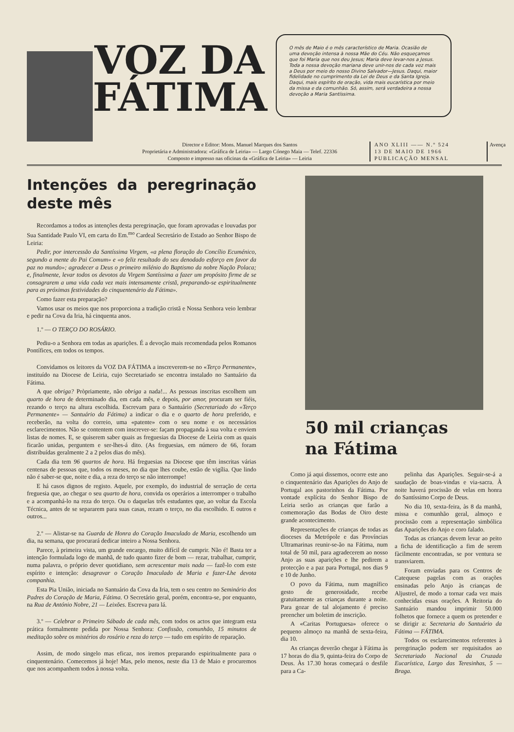VOZ DA
FÁTIMA
O mês de Maio é o mês característico de Maria. Ocasião de uma devoção intensa à nossa Mãe do Céu. Não esqueçamos que foi Maria que nos deu Jesus; Maria deve levar-nos a Jesus. Toda a nossa devoção mariana deve unir-nos de cada vez mais a Deus por meio do nosso Divino Salvador—Jesus. Daqui, maior fidelidade no cumprimento da Lei de Deus e da Santa Igreja. Daqui, mais espírito de oração, vida mais eucarística por meio da missa e da comunhão. Só, assim, será verdadeira a nossa devoção a Maria Santíssima.
Director e Editor: Mons. Manuel Marques dos Santos
Proprietária e Administradora: «Gráfica de Leiria» — Largo Cónego Maia — Telef. 22336
Composto e impresso nas oficinas da «Gráfica de Leiria» — Leiria
ANO XLIII —— N.º 524
13 DE MAIO DE 1966
PUBLICAÇÃO MENSAL
Avença
Intenções da peregrinação deste mês
Recordamos a todos as intenções desta peregrinação, que foram aprovadas e louvadas por Sua Santidade Paulo VI, em carta do Em.<sup>mo</sup> Cardeal Secretário de Estado ao Senhor Bispo de Leiria:
Pedir, por intercessão da Santíssima Virgem, «a plena floração do Concílio Ecuménico, segundo a mente do Pai Comum» e «o feliz resultado do seu denodado esforço em favor da paz no mundo»; agradecer a Deus o primeiro milénio do Baptismo da nobre Nação Polaca; e, finalmente, levar todos os devotos da Virgem Santíssima a fazer um propósito firme de se consagrarem a uma vida cada vez mais intensamente cristã, preparando-se espiritualmente para as próximas festividades do cinquentenário da Fátima».
Como fazer esta preparação?
Vamos usar os meios que nos proporciona a tradição cristã e Nossa Senhora veio lembrar e pedir na Cova da Iria, há cinquenta anos.
1.º — O TERÇO DO ROSÁRIO.
Pediu-o a Senhora em todas as aparições. É a devoção mais recomendada pelos Romanos Pontífices, em todos os tempos.
Convidamos os leitores da VOZ DA FÁTIMA a inscreverem-se no «Terço Permanente», instituído na Diocese de Leiria, cujo Secretariado se encontra instalado no Santuário da Fátima.
A que obriga? Pròpriamente, não obriga a nada!... As pessoas inscritas escolhem um quarto de hora de determinado dia, em cada mês, e depois, por amor, procuram ser fiéis, rezando o terço na altura escolhida. Escrevam para o Santuário (Secretariado do «Terço Permanente» — Santuário da Fátima) a indicar o dia e o quarto de hora preferido, e receberão, na volta do correio, uma «patente» com o seu nome e os necessários esclarecimentos. Não se contentem com inscrever-se: façam propaganda à sua volta e enviem listas de nomes. E, se quiserem saber quais as freguesias da Diocese de Leiria com as quais ficarão unidas, perguntem e ser-lhes-á dito. (As freguesias, em número de 66, foram distribuídas geralmente 2 a 2 pelos dias do mês).
Cada dia tem 96 quartos de hora. Há freguesias na Diocese que têm inscritas várias centenas de pessoas que, todos os meses, no dia que lhes coube, estão de vigília. Que lindo não é saber-se que, noite e dia, a reza do terço se não interrompe!
E há casos dignos de registo. Aquele, por exemplo, do industrial de serração de certa freguesia que, ao chegar o seu quarto de hora, convida os operários a interromper o trabalho e a acompanhá-lo na reza do terço. Ou o daquelas três estudantes que, ao voltar da Escola Técnica, antes de se separarem para suas casas, rezam o terço, no dia escolhido. E outros e outros...
2.º — Alistar-se na Guarda de Honra do Coração Imaculado de Maria, escolhendo um dia, na semana, que procurará dedicar inteiro a Nossa Senhora.
Parece, à primeira vista, um grande encargo, muito difícil de cumprir. Não é! Basta ter a intenção formulada logo de manhã, de tudo quanto fizer de bom — rezar, trabalhar, cumprir, numa palavra, o próprio dever quotidiano, sem acrescentar mais nada — fazê-lo com este espírito e intenção: desagravar o Coração Imaculado de Maria e fazer-Lhe devota companhia.
Esta Pia União, iniciada no Santuário da Cova da Iria, tem o seu centro no Seminário dos Padres do Coração de Maria, Fátima. O Secretário geral, porém, encontra-se, por enquanto, na Rua de António Nobre, 21 — Leixões. Escreva para lá.
3.º — Celebrar o Primeiro Sábado de cada mês, com todos os actos que integram esta prática formalmente pedida por Nossa Senhora: Confissão, comunhão, 15 minutos de meditação sobre os mistérios do rosário e reza do terço — tudo em espírito de reparação.
Assim, de modo singelo mas eficaz, nos iremos preparando espiritualmente para o cinquentenário. Comecemos já hoje! Mas, pelo menos, neste dia 13 de Maio e procuremos que nos acompanhem todos à nossa volta.
50 mil crianças
na Fátima
Como já aqui dissemos, ocorre este ano o cinquentenário das Aparições do Anjo de Portugal aos pastorinhos da Fátima. Por vontade explícita do Senhor Bispo de Leiria serão as crianças que farão a comemoração das Bodas de Oiro deste grande acontecimento.
Representações de crianças de todas as dioceses da Metrópole e das Províncias Ultramarinas reunir-se-ão na Fátima, num total de 50 mil, para agradecerem ao nosso Anjo as suas aparições e lhe pedirem a protecção e a paz para Portugal, nos dias 9 e 10 de Junho.
O povo da Fátima, num magnífico gesto de generosidade, recebe gratuitamente as crianças durante a noite. Para gozar de tal alojamento é preciso preencher um boletim de inscrição.
A «Caritas Portuguesa» oferece o pequeno almoço na manhã de sexta-feira, dia 10.
As crianças deverão chegar à Fátima às 17 horas do dia 9, quinta-feira do Corpo de Deus. Às 17.30 horas começará o desfile para a Ca-
pelinha das Aparições. Seguir-se-á a saudação de boas-vindas e via-sacra. À noite haverá procissão de velas em honra do Santíssimo Corpo de Deus.
No dia 10, sexta-feira, às 8 da manhã, missa e comunhão geral, almoço e procissão com a representação simbólica das Aparições do Anjo e coro falado.
Todas as crianças devem levar ao peito a ficha de identificação a fim de serem fàcilmente encontradas, se por ventura se transviarem.
Foram enviadas para os Centros de Catequese pagelas com as orações ensinadas pelo Anjo às crianças de Aljustrel, de modo a tornar cada vez mais conhecidas essas orações. A Reitoria do Santuário mandou imprimir 50.000 folhetos que fornece a quem os pretender e se dirigir a: Secretaria do Santuário da Fátima — FÁTIMA.
Todos os esclarecimentos referentes à peregrinação podem ser requisitados ao Secretariado Nacional da Cruzada Eucarística, Largo das Teresinhas, 5 — Braga.